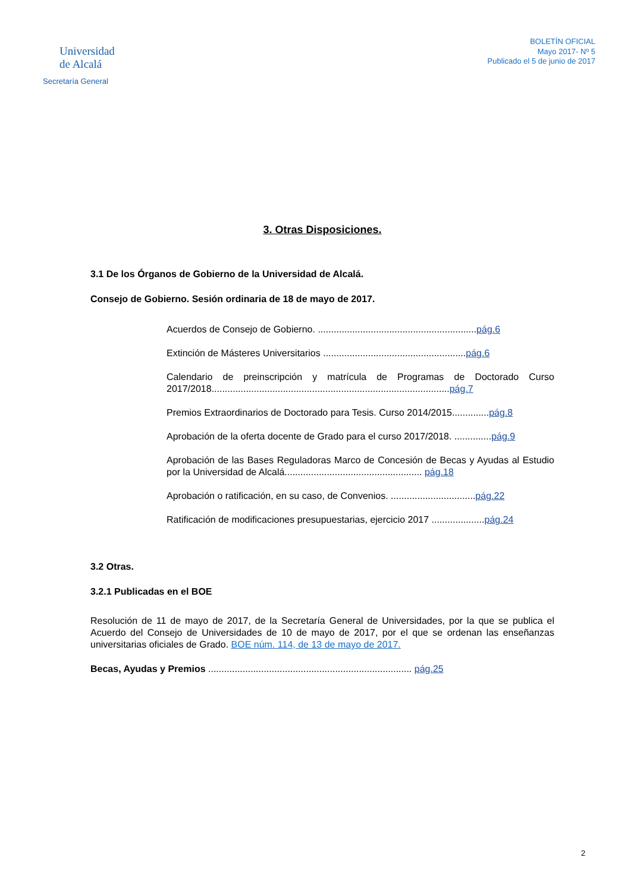Universidad
de Alcalá
Secretaría General
BOLETÍN OFICIAL
Mayo 2017- Nº 5
Publicado el 5 de junio de 2017
3. Otras Disposiciones.
3.1 De los Órganos de Gobierno de la Universidad de Alcalá.
Consejo de Gobierno. Sesión ordinaria de 18 de mayo de 2017.
Acuerdos de Consejo de Gobierno. ............................................................pág.6
Extinción de Másteres Universitarios ......................................................pág.6
Calendario de preinscripción y matrícula de Programas de Doctorado Curso 2017/2018..........................................................................................pág.7
Premios Extraordinarios de Doctorado para Tesis. Curso 2014/2015..............pág.8
Aprobación de la oferta docente de Grado para el curso 2017/2018. ..............pág.9
Aprobación de las Bases Reguladoras Marco de Concesión de Becas y Ayudas al Estudio por la Universidad de Alcalá.................................................... pág.18
Aprobación o ratificación, en su caso, de Convenios. ................................pág.22
Ratificación de modificaciones presupuestarias, ejercicio 2017 ....................pág.24
3.2 Otras.
3.2.1 Publicadas en el BOE
Resolución de 11 de mayo de 2017, de la Secretaría General de Universidades, por la que se publica el Acuerdo del Consejo de Universidades de 10 de mayo de 2017, por el que se ordenan las enseñanzas universitarias oficiales de Grado. BOE núm. 114, de 13 de mayo de 2017.
Becas, Ayudas y Premios ............................................................................. pág.25
2